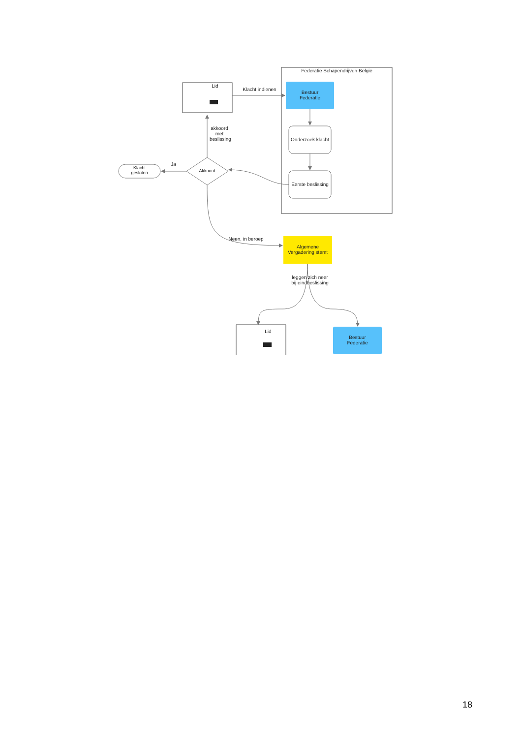Federatie Schapendrijven België
Lid
Klacht indienen
Bestuur
Federatie
Onderzoek klacht
Eerste beslissing
akkoord met beslissing
Ja
Akkoord
Klacht
gesloten
Neen, in beroep
Algemene
Vergadering stemt
leggen zich neer bij eindbeslissing
Lid
Bestuur
Federatie
18